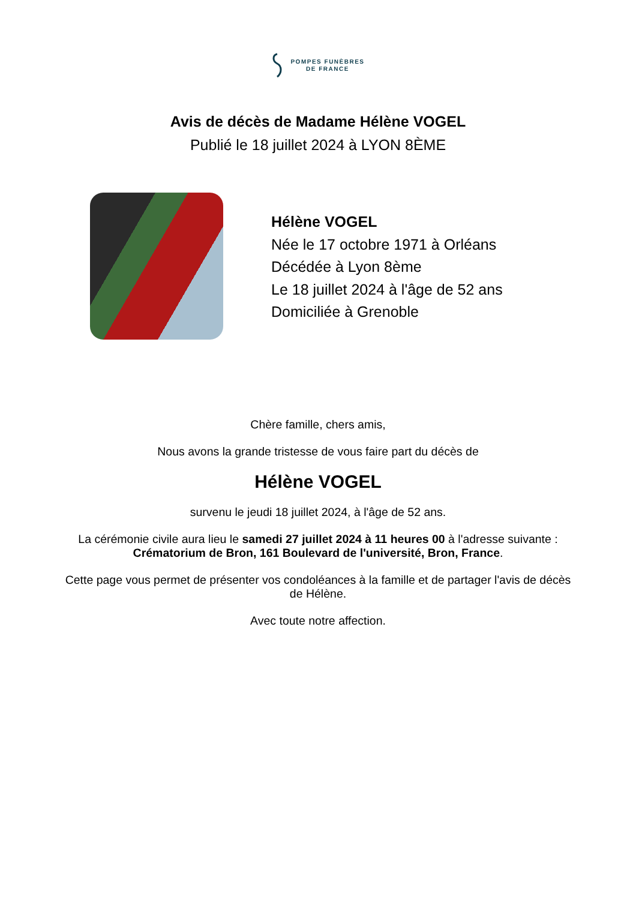POMPES FUNÈBRES
DE FRANCE
Avis de décès de Madame Hélène VOGEL
Publié le 18 juillet 2024 à LYON 8ÈME
Hélène VOGEL
Née le 17 octobre 1971 à Orléans
Décédée à Lyon 8ème
Le 18 juillet 2024 à l'âge de 52 ans
Domiciliée à Grenoble
Chère famille, chers amis,
Nous avons la grande tristesse de vous faire part du décès de
Hélène VOGEL
survenu le jeudi 18 juillet 2024, à l'âge de 52 ans.
La cérémonie civile aura lieu le samedi 27 juillet 2024 à 11 heures 00 à l'adresse suivante :
Crématorium de Bron, 161 Boulevard de l'université, Bron, France.
Cette page vous permet de présenter vos condoléances à la famille et de partager l'avis de décès de Hélène.
Avec toute notre affection.